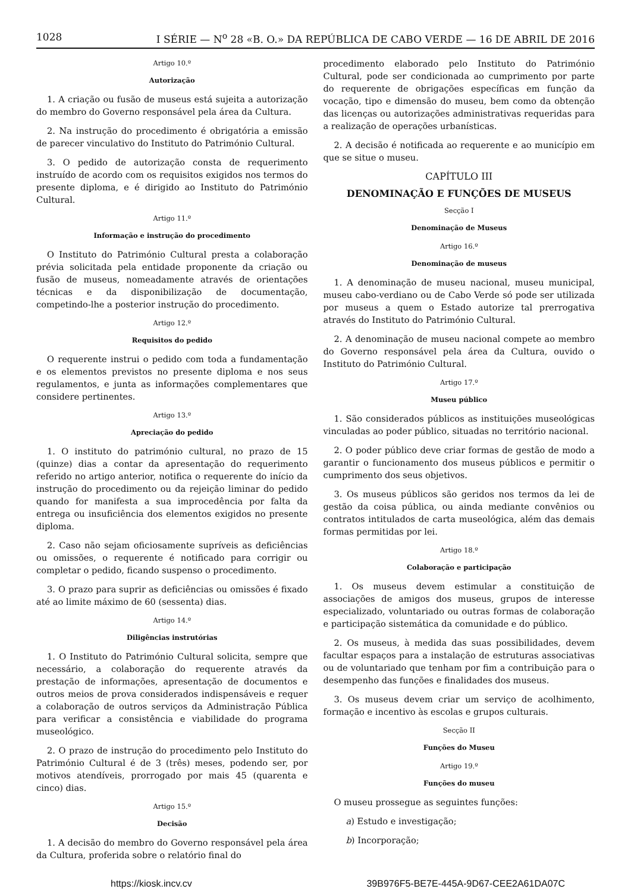1028 I SÉRIE — N<sup>o</sup> 28 «B. O.» DA REPÚBLICA DE CABO VERDE — 16 DE ABRIL DE 2016
Artigo 10.º
Autorização
1. A criação ou fusão de museus está sujeita a autorização do membro do Governo responsável pela área da Cultura.
2. Na instrução do procedimento é obrigatória a emissão de parecer vinculativo do Instituto do Património Cultural.
3. O pedido de autorização consta de requerimento instruído de acordo com os requisitos exigidos nos termos do presente diploma, e é dirigido ao Instituto do Património Cultural.
Artigo 11.º
Informação e instrução do procedimento
O Instituto do Património Cultural presta a colaboração prévia solicitada pela entidade proponente da criação ou fusão de museus, nomeadamente através de orientações técnicas e da disponibilização de documentação, competindo-lhe a posterior instrução do procedimento.
Artigo 12.º
Requisitos do pedido
O requerente instrui o pedido com toda a fundamentação e os elementos previstos no presente diploma e nos seus regulamentos, e junta as informações complementares que considere pertinentes.
Artigo 13.º
Apreciação do pedido
1. O instituto do património cultural, no prazo de 15 (quinze) dias a contar da apresentação do requerimento referido no artigo anterior, notifica o requerente do início da instrução do procedimento ou da rejeição liminar do pedido quando for manifesta a sua improcedência por falta da entrega ou insuficiência dos elementos exigidos no presente diploma.
2. Caso não sejam oficiosamente supríveis as deficiências ou omissões, o requerente é notificado para corrigir ou completar o pedido, ficando suspenso o procedimento.
3. O prazo para suprir as deficiências ou omissões é fixado até ao limite máximo de 60 (sessenta) dias.
Artigo 14.º
Diligências instrutórias
1. O Instituto do Património Cultural solicita, sempre que necessário, a colaboração do requerente através da prestação de informações, apresentação de documentos e outros meios de prova considerados indispensáveis e requer a colaboração de outros serviços da Administração Pública para verificar a consistência e viabilidade do programa museológico.
2. O prazo de instrução do procedimento pelo Instituto do Património Cultural é de 3 (três) meses, podendo ser, por motivos atendíveis, prorrogado por mais 45 (quarenta e cinco) dias.
Artigo 15.º
Decisão
1. A decisão do membro do Governo responsável pela área da Cultura, proferida sobre o relatório final do
procedimento elaborado pelo Instituto do Património Cultural, pode ser condicionada ao cumprimento por parte do requerente de obrigações específicas em função da vocação, tipo e dimensão do museu, bem como da obtenção das licenças ou autorizações administrativas requeridas para a realização de operações urbanísticas.
2. A decisão é notificada ao requerente e ao município em que se situe o museu.
CAPÍTULO III
DENOMINAÇÃO E FUNÇÕES DE MUSEUS
Secção I
Denominação de Museus
Artigo 16.º
Denominação de museus
1. A denominação de museu nacional, museu municipal, museu cabo-verdiano ou de Cabo Verde só pode ser utilizada por museus a quem o Estado autorize tal prerrogativa através do Instituto do Património Cultural.
2. A denominação de museu nacional compete ao membro do Governo responsável pela área da Cultura, ouvido o Instituto do Património Cultural.
Artigo 17.º
Museu público
1. São considerados públicos as instituições museológicas vinculadas ao poder público, situadas no território nacional.
2. O poder público deve criar formas de gestão de modo a garantir o funcionamento dos museus públicos e permitir o cumprimento dos seus objetivos.
3. Os museus públicos são geridos nos termos da lei de gestão da coisa pública, ou ainda mediante convênios ou contratos intitulados de carta museológica, além das demais formas permitidas por lei.
Artigo 18.º
Colaboração e participação
1. Os museus devem estimular a constituição de associações de amigos dos museus, grupos de interesse especializado, voluntariado ou outras formas de colaboração e participação sistemática da comunidade e do público.
2. Os museus, à medida das suas possibilidades, devem facultar espaços para a instalação de estruturas associativas ou de voluntariado que tenham por fim a contribuição para o desempenho das funções e finalidades dos museus.
3. Os museus devem criar um serviço de acolhimento, formação e incentivo às escolas e grupos culturais.
Secção II
Funções do Museu
Artigo 19.º
Funções do museu
O museu prossegue as seguintes funções:
a) Estudo e investigação;
b) Incorporação;
https://kiosk.incv.cv 39B976F5-BE7E-445A-9D67-CEE2A61DA07C